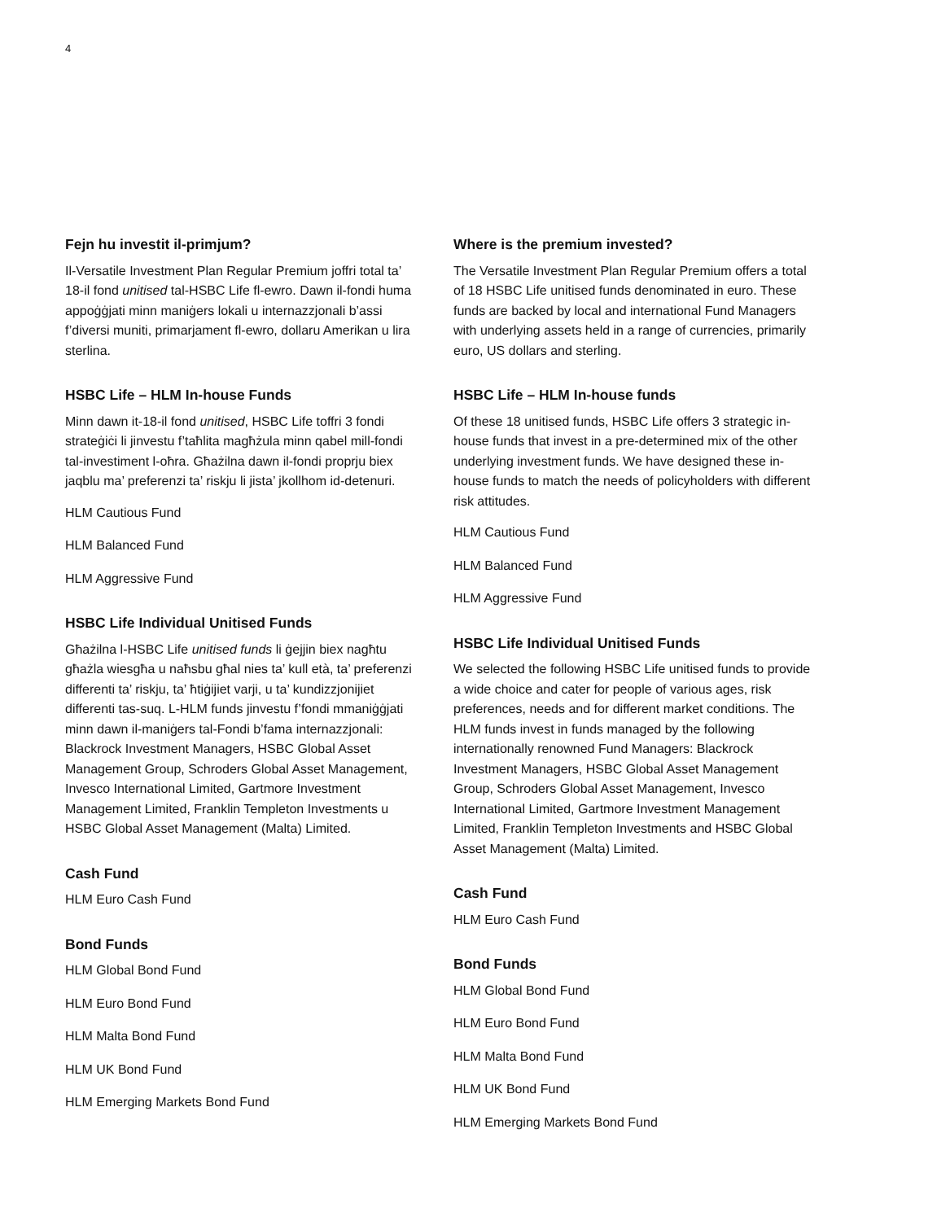4
Fejn hu investit il-primjum?
Il-Versatile Investment Plan Regular Premium joffri total ta’ 18-il fond unitised tal-HSBC Life fl-ewro. Dawn il-fondi huma appoġġjati minn maniġers lokali u internazzjonali b’assi f’diversi muniti, primarjament fl-ewro, dollaru Amerikan u lira sterlina.
HSBC Life – HLM In-house Funds
Minn dawn it-18-il fond unitised, HSBC Life toffri 3 fondi strateġiċi li jinvestu f’taħlita magħżula minn qabel mill-fondi tal-investiment l-oħra. Għażilna dawn il-fondi proprju biex jaqblu ma’ preferenzi ta’ riskju li jista’ jkollhom id-detenuri.
HLM Cautious Fund
HLM Balanced Fund
HLM Aggressive Fund
HSBC Life Individual Unitised Funds
Għażilna l-HSBC Life unitised funds li ġejjin biex nagħtu għażla wiesgħa u naħsbu għal nies ta’ kull età, ta’ preferenzi differenti ta’ riskju, ta’ ħtiġijiet varji, u ta’ kundizzjonijiet differenti tas-suq. L-HLM funds jinvestu f’fondi mmaniġġjati minn dawn il-maniġers tal-Fondi b’fama internazzjonali: Blackrock Investment Managers, HSBC Global Asset Management Group, Schroders Global Asset Management, Invesco International Limited, Gartmore Investment Management Limited, Franklin Templeton Investments u HSBC Global Asset Management (Malta) Limited.
Cash Fund
HLM Euro Cash Fund
Bond Funds
HLM Global Bond Fund
HLM Euro Bond Fund
HLM Malta Bond Fund
HLM UK Bond Fund
HLM Emerging Markets Bond Fund
Where is the premium invested?
The Versatile Investment Plan Regular Premium offers a total of 18 HSBC Life unitised funds denominated in euro. These funds are backed by local and international Fund Managers with underlying assets held in a range of currencies, primarily euro, US dollars and sterling.
HSBC Life – HLM In-house funds
Of these 18 unitised funds, HSBC Life offers 3 strategic in-house funds that invest in a pre-determined mix of the other underlying investment funds. We have designed these in-house funds to match the needs of policyholders with different risk attitudes.
HLM Cautious Fund
HLM Balanced Fund
HLM Aggressive Fund
HSBC Life Individual Unitised Funds
We selected the following HSBC Life unitised funds to provide a wide choice and cater for people of various ages, risk preferences, needs and for different market conditions. The HLM funds invest in funds managed by the following internationally renowned Fund Managers: Blackrock Investment Managers, HSBC Global Asset Management Group, Schroders Global Asset Management, Invesco International Limited, Gartmore Investment Management Limited, Franklin Templeton Investments and HSBC Global Asset Management (Malta) Limited.
Cash Fund
HLM Euro Cash Fund
Bond Funds
HLM Global Bond Fund
HLM Euro Bond Fund
HLM Malta Bond Fund
HLM UK Bond Fund
HLM Emerging Markets Bond Fund